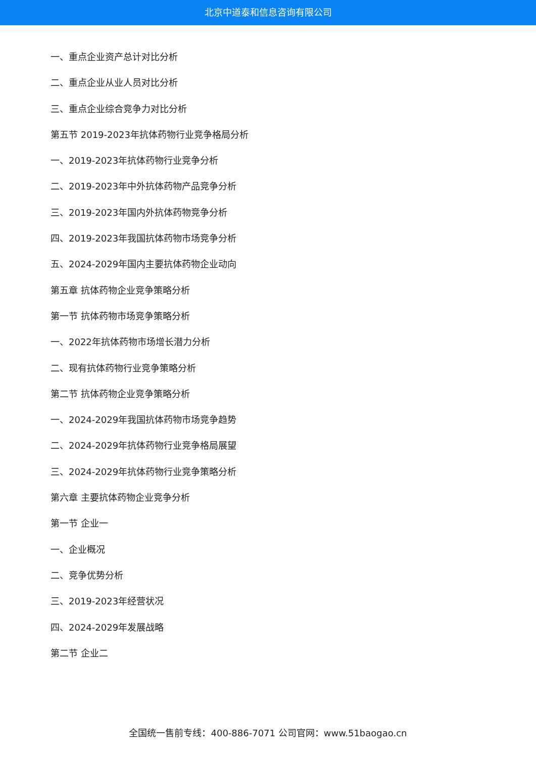北京中道泰和信息咨询有限公司
一、重点企业资产总计对比分析
二、重点企业从业人员对比分析
三、重点企业综合竞争力对比分析
第五节 2019-2023年抗体药物行业竞争格局分析
一、2019-2023年抗体药物行业竞争分析
二、2019-2023年中外抗体药物产品竞争分析
三、2019-2023年国内外抗体药物竞争分析
四、2019-2023年我国抗体药物市场竞争分析
五、2024-2029年国内主要抗体药物企业动向
第五章 抗体药物企业竞争策略分析
第一节 抗体药物市场竞争策略分析
一、2022年抗体药物市场增长潜力分析
二、现有抗体药物行业竞争策略分析
第二节 抗体药物企业竞争策略分析
一、2024-2029年我国抗体药物市场竞争趋势
二、2024-2029年抗体药物行业竞争格局展望
三、2024-2029年抗体药物行业竞争策略分析
第六章 主要抗体药物企业竞争分析
第一节 企业一
一、企业概况
二、竞争优势分析
三、2019-2023年经营状况
四、2024-2029年发展战略
第二节 企业二
全国统一售前专线：400-886-7071 公司官网：www.51baogao.cn